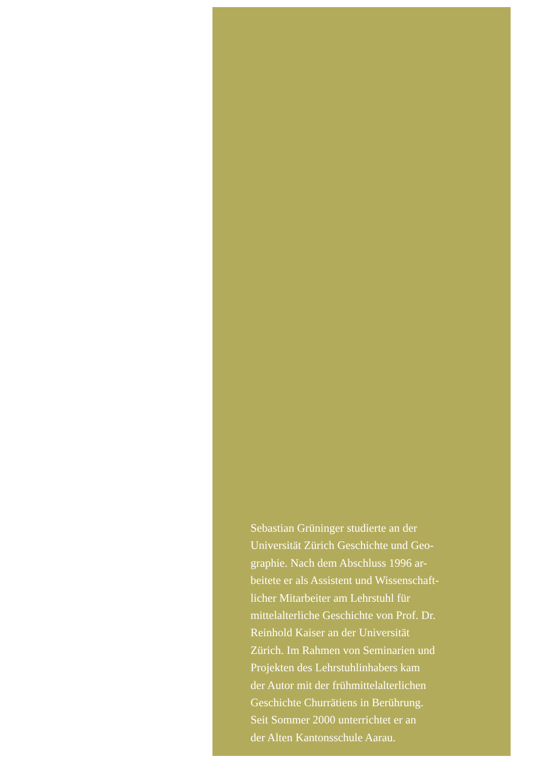Sebastian Grüninger studierte an der
Universität Zürich Geschichte und Geo-
graphie. Nach dem Abschluss 1996 ar-
beitete er als Assistent und Wissenschaft-
licher Mitarbeiter am Lehrstuhl für
mittelalterliche Geschichte von Prof. Dr.
Reinhold Kaiser an der Universität
Zürich. Im Rahmen von Seminarien und
Projekten des Lehrstuhlinhabers kam
der Autor mit der frühmittelalterlichen
Geschichte Churrätiens in Berührung.
Seit Sommer 2000 unterrichtet er an
der Alten Kantonsschule Aarau.